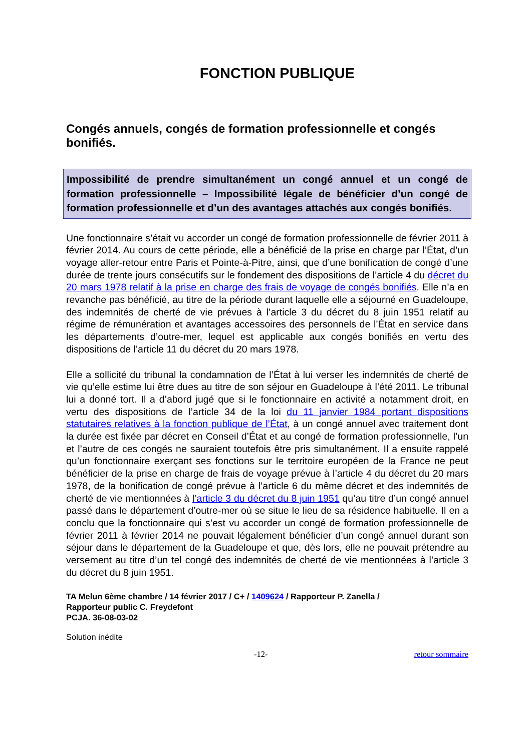FONCTION PUBLIQUE
Congés annuels, congés de formation professionnelle et congés bonifiés.
Impossibilité de prendre simultanément un congé annuel et un congé de formation professionnelle – Impossibilité légale de bénéficier d’un congé de formation professionnelle et d’un des avantages attachés aux congés bonifiés.
Une fonctionnaire s’était vu accorder un congé de formation professionnelle de février 2011 à février 2014. Au cours de cette période, elle a bénéficié de la prise en charge par l’État, d’un voyage aller-retour entre Paris et Pointe-à-Pitre, ainsi, que d’une bonification de congé d’une durée de trente jours consécutifs sur le fondement des dispositions de l’article 4 du décret du 20 mars 1978 relatif à la prise en charge des frais de voyage de congés bonifiés. Elle n’a en revanche pas bénéficié, au titre de la période durant laquelle elle a séjourné en Guadeloupe, des indemnités de cherté de vie prévues à l’article 3 du décret du 8 juin 1951 relatif au régime de rémunération et avantages accessoires des personnels de l’État en service dans les départements d’outre-mer, lequel est applicable aux congés bonifiés en vertu des dispositions de l’article 11 du décret du 20 mars 1978.
Elle a sollicité du tribunal la condamnation de l’État à lui verser les indemnités de cherté de vie qu’elle estime lui être dues au titre de son séjour en Guadeloupe à l’été 2011. Le tribunal lui a donné tort. Il a d’abord jugé que si le fonctionnaire en activité a notamment droit, en vertu des dispositions de l’article 34 de la loi du 11 janvier 1984 portant dispositions statutaires relatives à la fonction publique de l’État, à un congé annuel avec traitement dont la durée est fixée par décret en Conseil d’État et au congé de formation professionnelle, l’un et l’autre de ces congés ne sauraient toutefois être pris simultanément. Il a ensuite rappelé qu’un fonctionnaire exerçant ses fonctions sur le territoire européen de la France ne peut bénéficier de la prise en charge de frais de voyage prévue à l’article 4 du décret du 20 mars 1978, de la bonification de congé prévue à l’article 6 du même décret et des indemnités de cherté de vie mentionnées à l’article 3 du décret du 8 juin 1951 qu’au titre d’un congé annuel passé dans le département d’outre-mer où se situe le lieu de sa résidence habituelle. Il en a conclu que la fonctionnaire qui s’est vu accorder un congé de formation professionnelle de février 2011 à février 2014 ne pouvait légalement bénéficier d’un congé annuel durant son séjour dans le département de la Guadeloupe et que, dès lors, elle ne pouvait prétendre au versement au titre d’un tel congé des indemnités de cherté de vie mentionnées à l’article 3 du décret du 8 juin 1951.
TA Melun 6ème chambre / 14 février 2017 / C+ / 1409624 / Rapporteur P. Zanella /
Rapporteur public C. Freydefont
PCJA. 36-08-03-02
Solution inédite
-12- retour sommaire